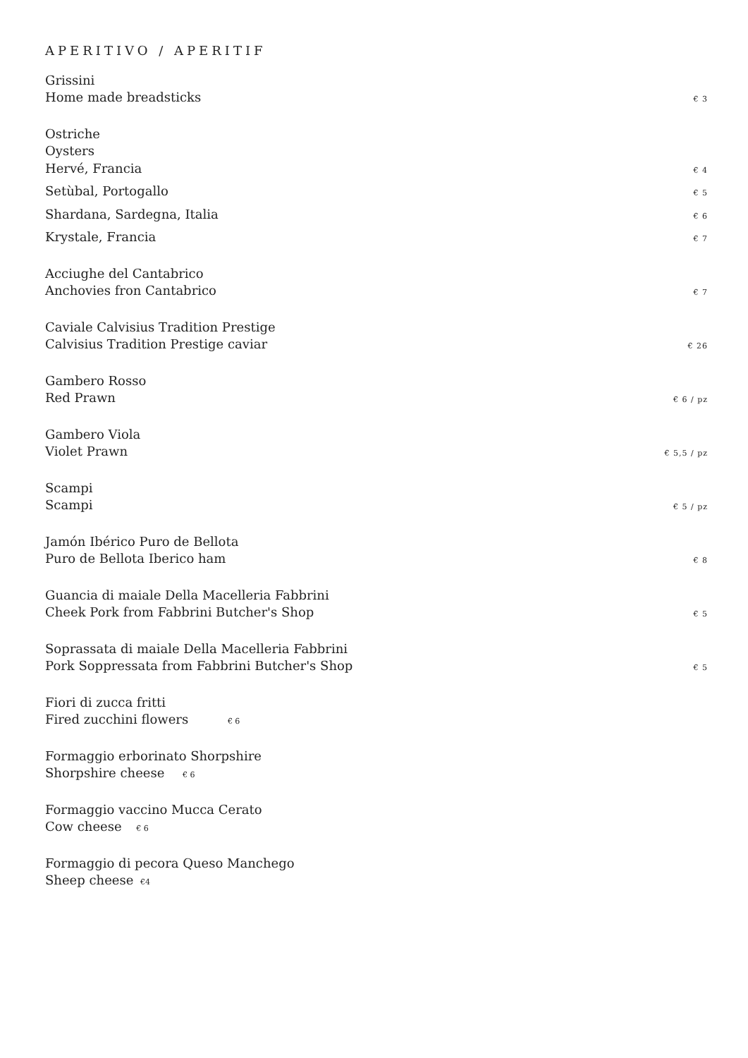APERITIVO / APERITIF
Grissini
Home made breadsticks € 3
Ostriche
Oysters
Hervé, Francia € 4
Setùbal, Portogallo € 5
Shardana, Sardegna, Italia € 6
Krystale, Francia € 7
Acciughe del Cantabrico
Anchovies fron Cantabrico € 7
Caviale Calvisius Tradition Prestige
Calvisius Tradition Prestige caviar € 26
Gambero Rosso
Red Prawn € 6 / pz
Gambero Viola
Violet Prawn € 5,5 / pz
Scampi
Scampi € 5 / pz
Jamón Ibérico Puro de Bellota
Puro de Bellota Iberico ham € 8
Guancia di maiale Della Macelleria Fabbrini
Cheek Pork from Fabbrini Butcher's Shop € 5
Soprassata di maiale Della Macelleria Fabbrini
Pork Soppressata from Fabbrini Butcher's Shop € 5
Fiori di zucca fritti
Fired zucchini flowers € 6
Formaggio erborinato Shorpshire
Shorpshire cheese € 6
Formaggio vaccino Mucca Cerato
Cow cheese € 6
Formaggio di pecora Queso Manchego
Sheep cheese €4